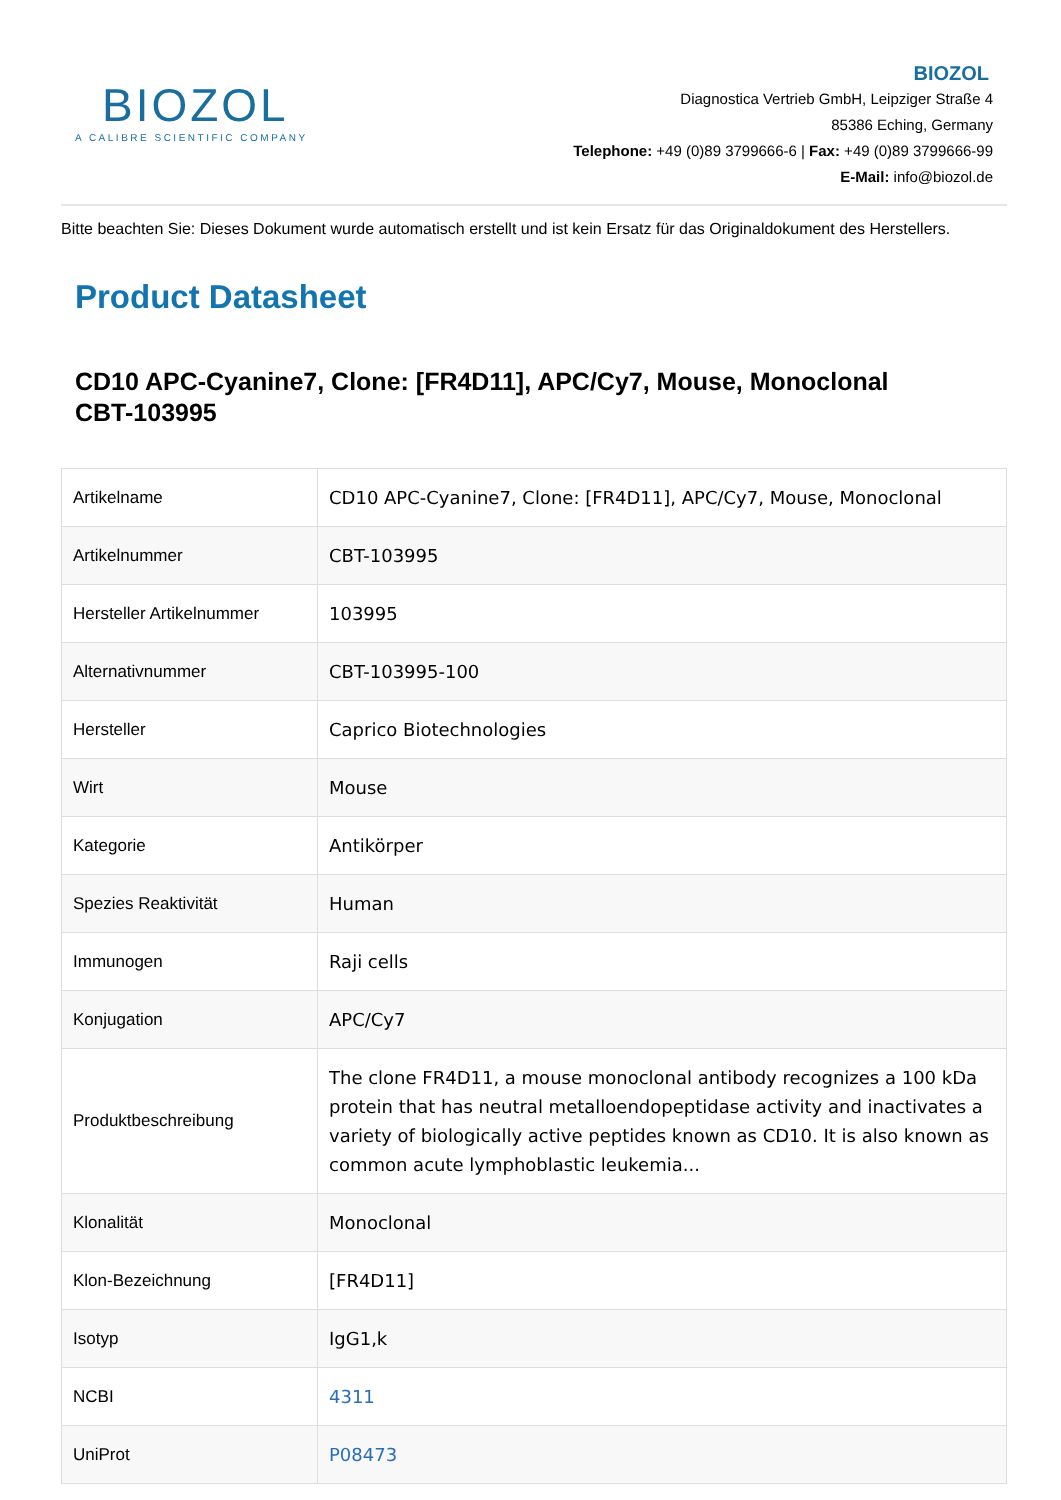BIOZOL
A CALIBRE SCIENTIFIC COMPANY
BIOZOL
Diagnostica Vertrieb GmbH, Leipziger Straße 4
85386 Eching, Germany
Telephone: +49 (0)89 3799666-6 | Fax: +49 (0)89 3799666-99
E-Mail: info@biozol.de
Bitte beachten Sie: Dieses Dokument wurde automatisch erstellt und ist kein Ersatz für das Originaldokument des Herstellers.
Product Datasheet
CD10 APC-Cyanine7, Clone: [FR4D11], APC/Cy7, Mouse, Monoclonal
CBT-103995
| Artikelname | CD10 APC-Cyanine7, Clone: [FR4D11], APC/Cy7, Mouse, Monoclonal |
| Artikelnummer | CBT-103995 |
| Hersteller Artikelnummer | 103995 |
| Alternativnummer | CBT-103995-100 |
| Hersteller | Caprico Biotechnologies |
| Wirt | Mouse |
| Kategorie | Antikörper |
| Spezies Reaktivität | Human |
| Immunogen | Raji cells |
| Konjugation | APC/Cy7 |
| Produktbeschreibung | The clone FR4D11, a mouse monoclonal antibody recognizes a 100 kDa protein that has neutral metalloendopeptidase activity and inactivates a variety of biologically active peptides known as CD10. It is also known as common acute lymphoblastic leukemia... |
| Klonalität | Monoclonal |
| Klon-Bezeichnung | [FR4D11] |
| Isotyp | IgG1,k |
| NCBI | 4311 |
| UniProt | P08473 |